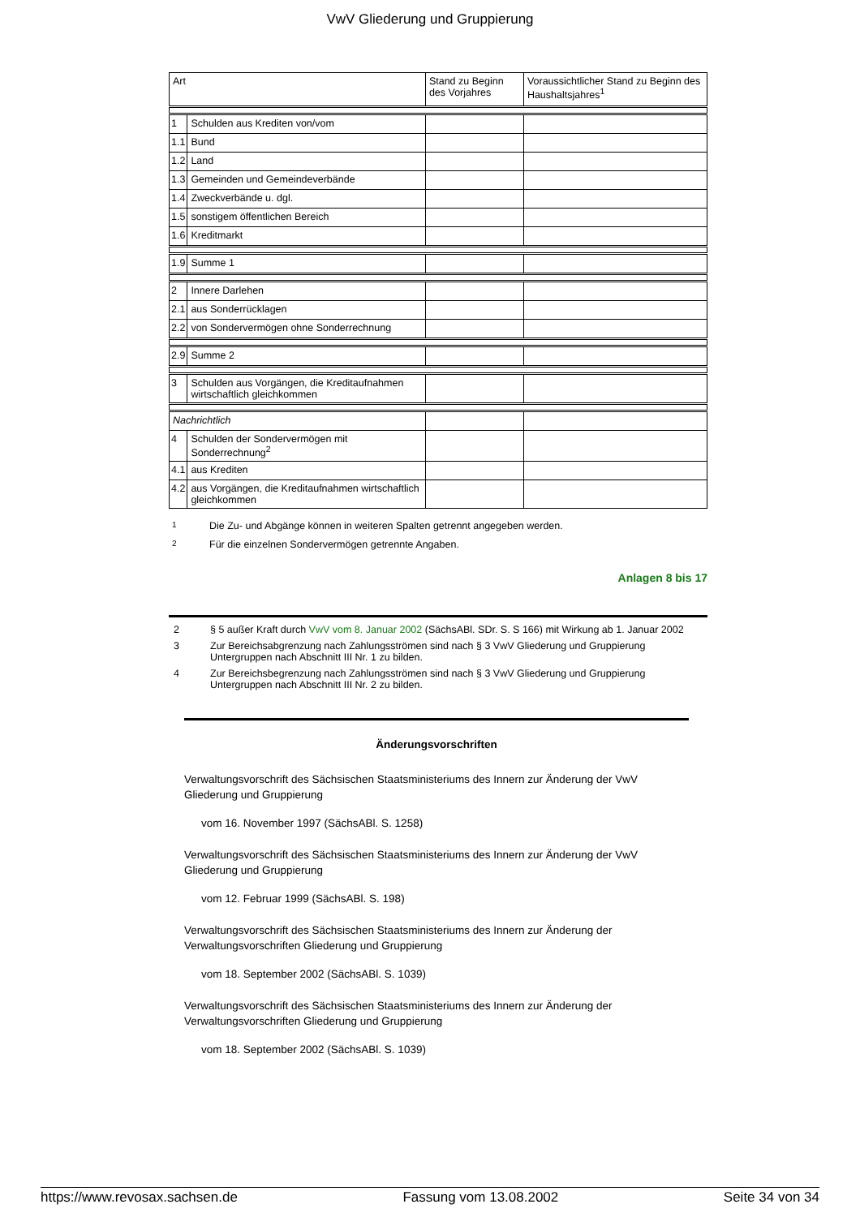VwV Gliederung und Gruppierung
| Art | | Stand zu Beginn des Vorjahres | Voraussichtlicher Stand zu Beginn des Haushaltsjahres<sup>1</sup> |
| 1 | Schulden aus Krediten von/vom | | |
| 1.1 | Bund | | |
| 1.2 | Land | | |
| 1.3 | Gemeinden und Gemeindeverbände | | |
| 1.4 | Zweckverbände u. dgl. | | |
| 1.5 | sonstigem öffentlichen Bereich | | |
| 1.6 | Kreditmarkt | | |
| 1.9 | Summe 1 | | |
| 2 | Innere Darlehen | | |
| 2.1 | aus Sonderrücklagen | | |
| 2.2 | von Sondervermögen ohne Sonderrechnung | | |
| 2.9 | Summe 2 | | |
| 3 | Schulden aus Vorgängen, die Kreditaufnahmen wirtschaftlich gleichkommen | | |
| Nachrichtlich | | | |
| 4 | Schulden der Sondervermögen mit Sonderrechnung<sup>2</sup> | | |
| 4.1 | aus Krediten | | |
| 4.2 | aus Vorgängen, die Kreditaufnahmen wirtschaftlich gleichkommen | | |
1 Die Zu- und Abgänge können in weiteren Spalten getrennt angegeben werden.
2 Für die einzelnen Sondervermögen getrennte Angaben.
Anlagen 8 bis 17
2 § 5 außer Kraft durch VwV vom 8. Januar 2002 (SächsABl. SDr. S. S 166) mit Wirkung ab 1. Januar 2002
3 Zur Bereichsabgrenzung nach Zahlungsströmen sind nach § 3 VwV Gliederung und Gruppierung Untergruppen nach Abschnitt III Nr. 1 zu bilden.
4 Zur Bereichsbegrenzung nach Zahlungsströmen sind nach § 3 VwV Gliederung und Gruppierung Untergruppen nach Abschnitt III Nr. 2 zu bilden.
Änderungsvorschriften
Verwaltungsvorschrift des Sächsischen Staatsministeriums des Innern zur Änderung der VwV Gliederung und Gruppierung
vom 16. November 1997 (SächsABl. S. 1258)
Verwaltungsvorschrift des Sächsischen Staatsministeriums des Innern zur Änderung der VwV Gliederung und Gruppierung
vom 12. Februar 1999 (SächsABl. S. 198)
Verwaltungsvorschrift des Sächsischen Staatsministeriums des Innern zur Änderung der Verwaltungsvorschriften Gliederung und Gruppierung
vom 18. September 2002 (SächsABl. S. 1039)
Verwaltungsvorschrift des Sächsischen Staatsministeriums des Innern zur Änderung der Verwaltungsvorschriften Gliederung und Gruppierung
vom 18. September 2002 (SächsABl. S. 1039)
https://www.revosax.sachsen.de Fassung vom 13.08.2002 Seite 34 von 34